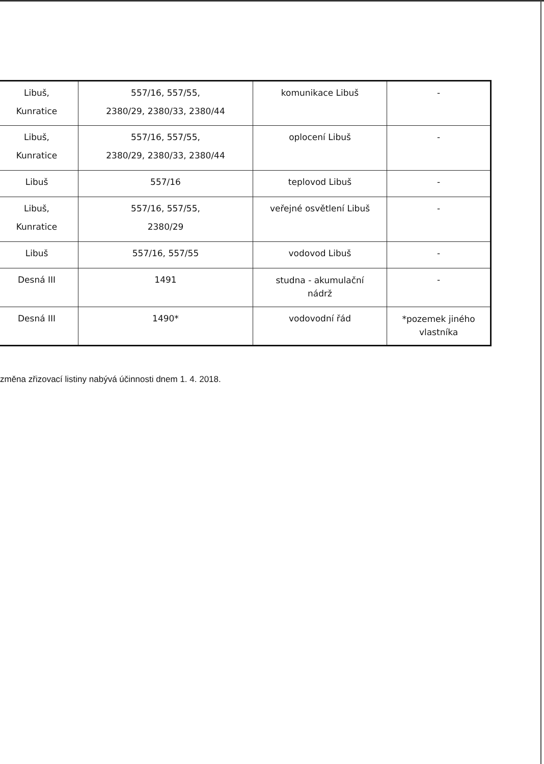| Libuš, Kunratice | 557/16, 557/55, 2380/29, 2380/33, 2380/44 | komunikace Libuš | - |
| Libuš, Kunratice | 557/16, 557/55, 2380/29, 2380/33, 2380/44 | oplocení Libuš | - |
| Libuš | 557/16 | teplovod Libuš | - |
| Libuš, Kunratice | 557/16, 557/55, 2380/29 | veřejné osvětlení Libuš | - |
| Libuš | 557/16, 557/55 | vodovod Libuš | - |
| Desná III | 1491 | studna - akumulační nádrž | - |
| Desná III | 1490* | vodovodní řád | *pozemek jiného vlastníka |
změna zřizovací listiny nabývá účinnosti dnem 1. 4. 2018.